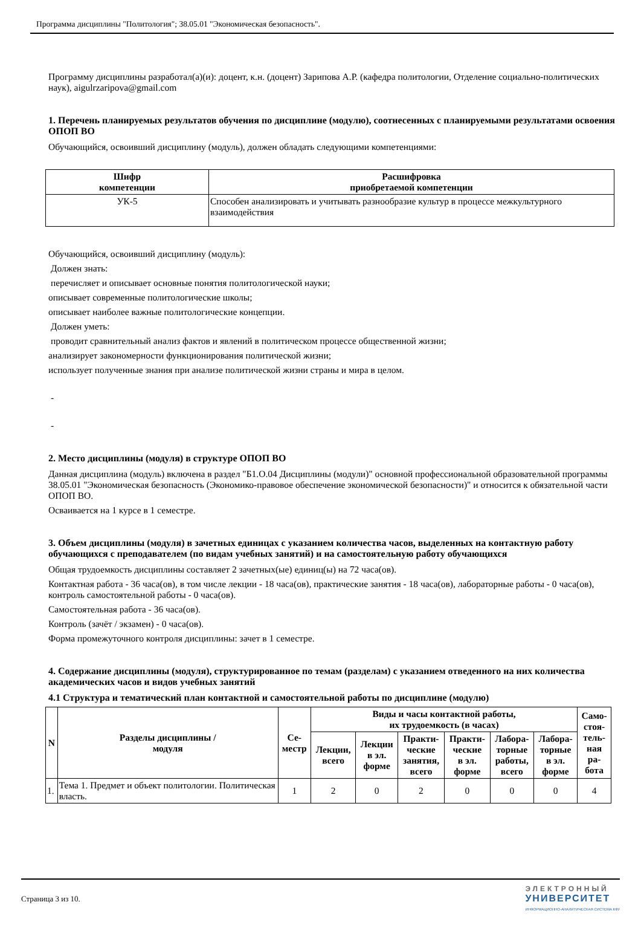Программа дисциплины "Политология"; 38.05.01 "Экономическая безопасность".
Программу дисциплины разработал(а)(и): доцент, к.н. (доцент) Зарипова А.Р. (кафедра политологии, Отделение социально-политических наук), aigulrzaripova@gmail.com
1. Перечень планируемых результатов обучения по дисциплине (модулю), соотнесенных с планируемыми результатами освоения ОПОП ВО
Обучающийся, освоивший дисциплину (модуль), должен обладать следующими компетенциями:
| Шифр компетенции | Расшифровка приобретаемой компетенции |
| --- | --- |
| УК-5 | Способен анализировать и учитывать разнообразие культур в процессе межкультурного взаимодействия |
Обучающийся, освоивший дисциплину (модуль):
Должен знать:
перечисляет и описывает основные понятия политологической науки;
описывает современные политологические школы;
описывает наиболее важные политологические концепции.
Должен уметь:
проводит сравнительный анализ фактов и явлений в политическом процессе общественной жизни;
анализирует закономерности функционирования политической жизни;
использует полученные знания при анализе политической жизни страны и мира в целом.
-
-
2. Место дисциплины (модуля) в структуре ОПОП ВО
Данная дисциплина (модуль) включена в раздел "Б1.О.04 Дисциплины (модули)" основной профессиональной образовательной программы 38.05.01 "Экономическая безопасность (Экономико-правовое обеспечение экономической безопасности)" и относится к обязательной части ОПОП ВО.
Осваивается на 1 курсе в 1 семестре.
3. Объем дисциплины (модуля) в зачетных единицах с указанием количества часов, выделенных на контактную работу обучающихся с преподавателем (по видам учебных занятий) и на самостоятельную работу обучающихся
Общая трудоемкость дисциплины составляет 2 зачетных(ые) единиц(ы) на 72 часа(ов).
Контактная работа - 36 часа(ов), в том числе лекции - 18 часа(ов), практические занятия - 18 часа(ов), лабораторные работы - 0 часа(ов), контроль самостоятельной работы - 0 часа(ов).
Самостоятельная работа - 36 часа(ов).
Контроль (зачёт / экзамен) - 0 часа(ов).
Форма промежуточного контроля дисциплины: зачет в 1 семестре.
4. Содержание дисциплины (модуля), структурированное по темам (разделам) с указанием отведенного на них количества академических часов и видов учебных занятий
4.1 Структура и тематический план контактной и самостоятельной работы по дисциплине (модулю)
| N | Разделы дисциплины / модуля | Се- местр | Виды и часы контактной работы, их трудоемкость (в часах) | | | | | | Само- стоя- тель- ная ра- бота |
| --- | --- | --- | --- | --- | --- | --- | --- | --- | --- |
| | | | Лекции, всего | Лекции в эл. форме | Практи- ческие занятия, всего | Практи- ческие в эл. форме | Лабора- торные работы, всего | Лабора- торные в эл. форме | |
| 1. | Тема 1. Предмет и объект политологии. Политическая власть. | 1 | 2 | 0 | 2 | 0 | 0 | 0 | 4 |
Страница 3 из 10.
ЭЛЕКТРОННЫЙ
УНИВЕРСИТЕТ
ИНФОРМАЦИОННО-АНАЛИТИЧЕСКАЯ СИСТЕМА КФУ